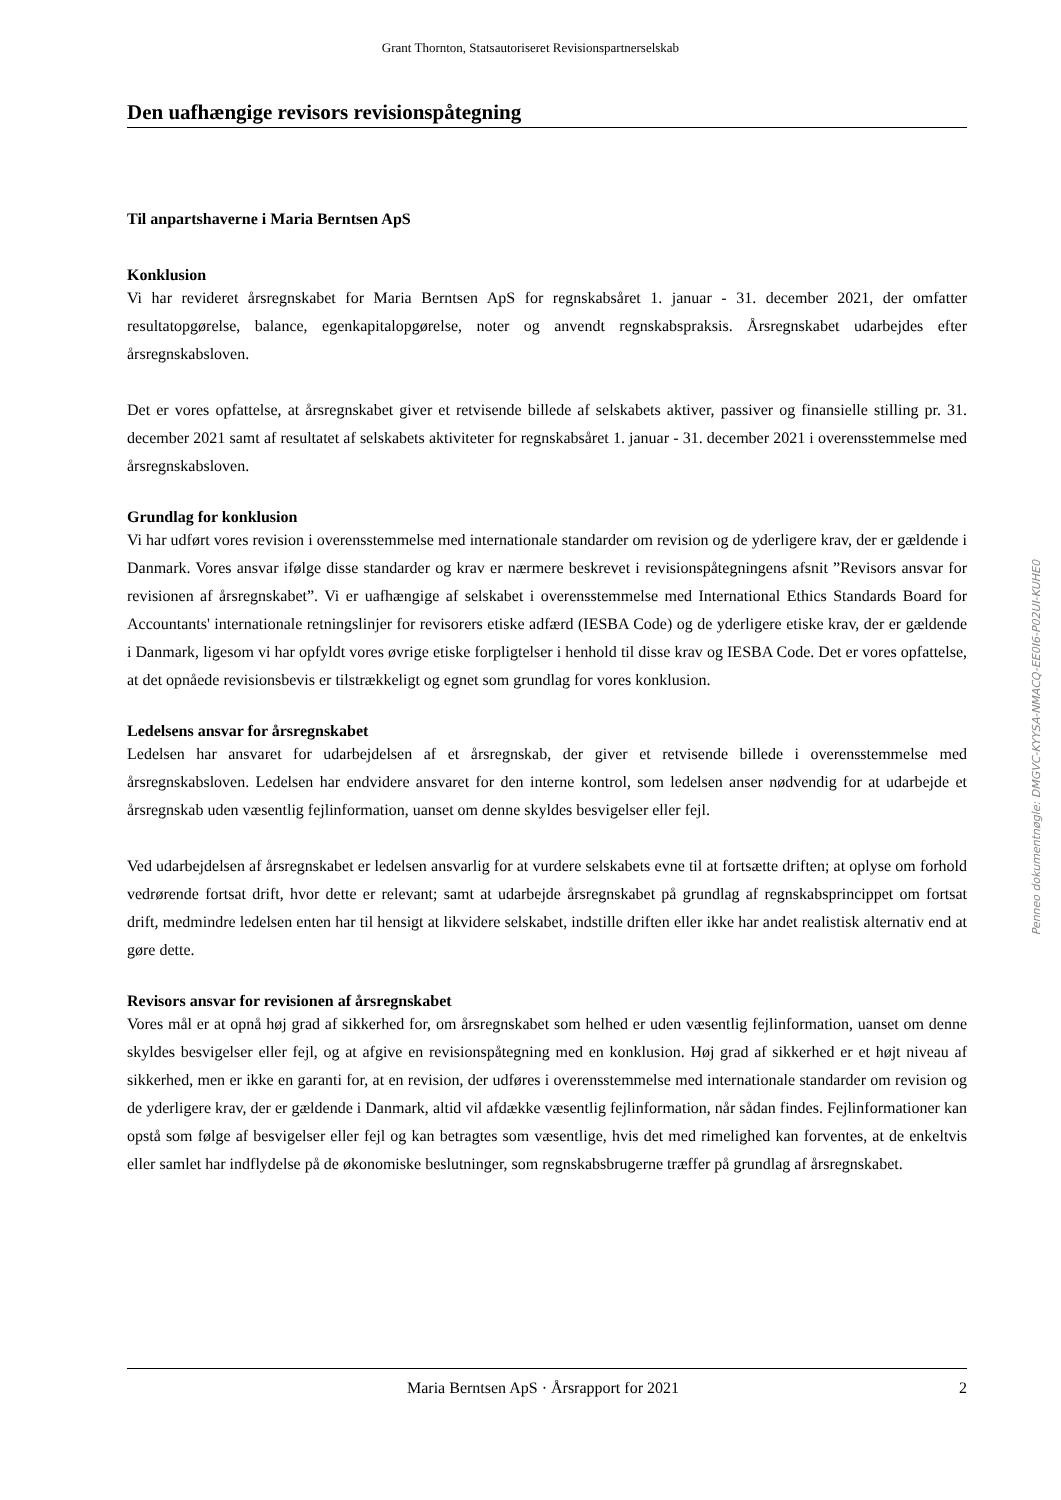Grant Thornton, Statsautoriseret Revisionspartnerselskab
Den uafhængige revisors revisionspåtegning
Til anpartshaverne i Maria Berntsen ApS
Konklusion
Vi har revideret årsregnskabet for Maria Berntsen ApS for regnskabsåret 1. januar - 31. december 2021, der omfatter resultatopgørelse, balance, egenkapitalopgørelse, noter og anvendt regnskabspraksis. Årsregnskabet udarbejdes efter årsregnskabsloven.
Det er vores opfattelse, at årsregnskabet giver et retvisende billede af selskabets aktiver, passiver og finansielle stilling pr. 31. december 2021 samt af resultatet af selskabets aktiviteter for regnskabsåret 1. januar - 31. december 2021 i overensstemmelse med årsregnskabsloven.
Grundlag for konklusion
Vi har udført vores revision i overensstemmelse med internationale standarder om revision og de yderligere krav, der er gældende i Danmark. Vores ansvar ifølge disse standarder og krav er nærmere beskrevet i revisionspåtegningens afsnit ”Revisors ansvar for revisionen af årsregnskabet”. Vi er uafhængige af selskabet i overensstemmelse med International Ethics Standards Board for Accountants' internationale retningslinjer for revisorers etiske adfærd (IESBA Code) og de yderligere etiske krav, der er gældende i Danmark, ligesom vi har opfyldt vores øvrige etiske forpligtelser i henhold til disse krav og IESBA Code. Det er vores opfattelse, at det opnåede revisionsbevis er tilstrækkeligt og egnet som grundlag for vores konklusion.
Ledelsens ansvar for årsregnskabet
Ledelsen har ansvaret for udarbejdelsen af et årsregnskab, der giver et retvisende billede i overensstemmelse med årsregnskabsloven. Ledelsen har endvidere ansvaret for den interne kontrol, som ledelsen anser nødvendig for at udarbejde et årsregnskab uden væsentlig fejlinformation, uanset om denne skyldes besvigelser eller fejl.
Ved udarbejdelsen af årsregnskabet er ledelsen ansvarlig for at vurdere selskabets evne til at fortsætte driften; at oplyse om forhold vedrørende fortsat drift, hvor dette er relevant; samt at udarbejde årsregnskabet på grundlag af regnskabsprincippet om fortsat drift, medmindre ledelsen enten har til hensigt at likvidere selskabet, indstille driften eller ikke har andet realistisk alternativ end at gøre dette.
Revisors ansvar for revisionen af årsregnskabet
Vores mål er at opnå høj grad af sikkerhed for, om årsregnskabet som helhed er uden væsentlig fejlinformation, uanset om denne skyldes besvigelser eller fejl, og at afgive en revisionspåtegning med en konklusion. Høj grad af sikkerhed er et højt niveau af sikkerhed, men er ikke en garanti for, at en revision, der udføres i overensstemmelse med internationale standarder om revision og de yderligere krav, der er gældende i Danmark, altid vil afdække væsentlig fejlinformation, når sådan findes. Fejlinformationer kan opstå som følge af besvigelser eller fejl og kan betragtes som væsentlige, hvis det med rimelighed kan forventes, at de enkeltvis eller samlet har indflydelse på de økonomiske beslutninger, som regnskabsbrugerne træffer på grundlag af årsregnskabet.
Penneo dokumentnøgle: DMGVC-KYYSA-NMACQ-EE0I6-P02UI-KUHE0
Maria Berntsen ApS · Årsrapport for 2021 2